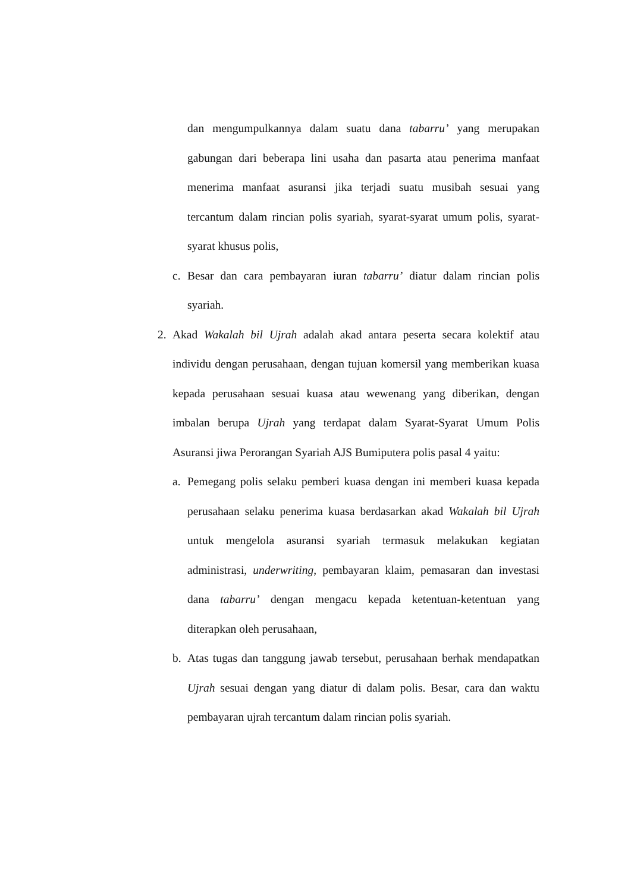dan mengumpulkannya dalam suatu dana tabarru’ yang merupakan gabungan dari beberapa lini usaha dan pasarta atau penerima manfaat menerima manfaat asuransi jika terjadi suatu musibah sesuai yang tercantum dalam rincian polis syariah, syarat-syarat umum polis, syarat-syarat khusus polis,
c. Besar dan cara pembayaran iuran tabarru’ diatur dalam rincian polis syariah.
2. Akad Wakalah bil Ujrah adalah akad antara peserta secara kolektif atau individu dengan perusahaan, dengan tujuan komersil yang memberikan kuasa kepada perusahaan sesuai kuasa atau wewenang yang diberikan, dengan imbalan berupa Ujrah yang terdapat dalam Syarat-Syarat Umum Polis Asuransi jiwa Perorangan Syariah AJS Bumiputera polis pasal 4 yaitu:
a. Pemegang polis selaku pemberi kuasa dengan ini memberi kuasa kepada perusahaan selaku penerima kuasa berdasarkan akad Wakalah bil Ujrah untuk mengelola asuransi syariah termasuk melakukan kegiatan administrasi, underwriting, pembayaran klaim, pemasaran dan investasi dana tabarru’ dengan mengacu kepada ketentuan-ketentuan yang diterapkan oleh perusahaan,
b. Atas tugas dan tanggung jawab tersebut, perusahaan berhak mendapatkan Ujrah sesuai dengan yang diatur di dalam polis. Besar, cara dan waktu pembayaran ujrah tercantum dalam rincian polis syariah.